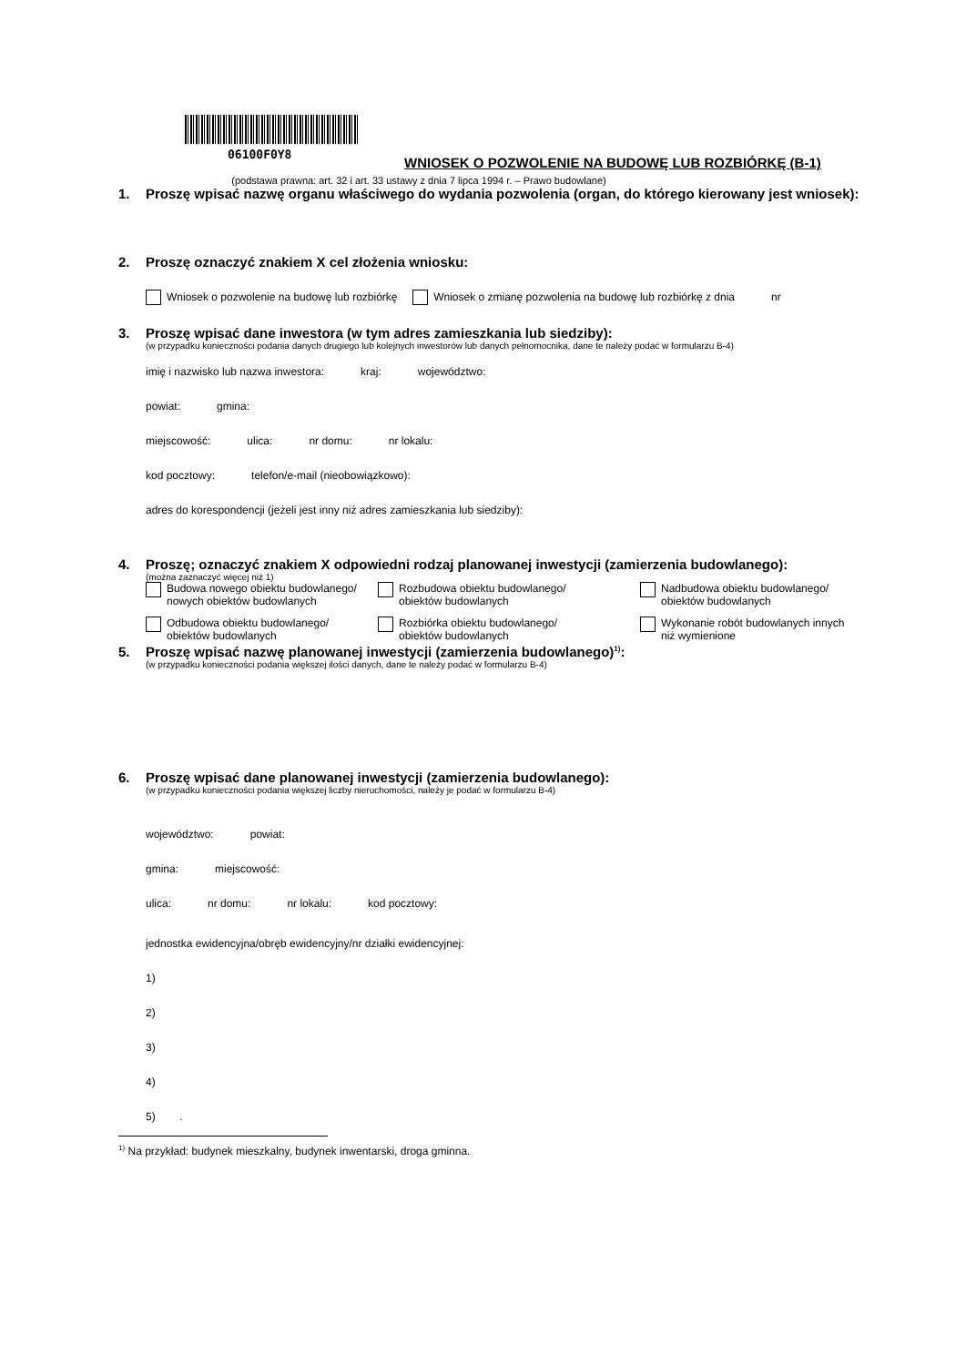06100F0Y8
WNIOSEK O POZWOLENIE NA BUDOWĘ LUB ROZBIÓRKĘ (B-1)
(podstawa prawna: art. 32 i art. 33 ustawy z dnia 7 lipca 1994 r. – Prawo budowlane)
1. Proszę wpisać nazwę organu właściwego do wydania pozwolenia (organ, do którego kierowany jest wniosek):
2. Proszę oznaczyć znakiem X cel złożenia wniosku:
Wniosek o pozwolenie na budowę lub rozbiórkę Wniosek o zmianę pozwolenia na budowę lub rozbiórkę z dnia nr
3. Proszę wpisać dane inwestora (w tym adres zamieszkania lub siedziby):
(w przypadku konieczności podania danych drugiego lub kolejnych inwestorów lub danych pełnomocnika, dane te należy podać w formularzu B-4)
imię i nazwisko lub nazwa inwestora: kraj: województwo:
powiat: gmina:
miejscowość: ulica: nr domu: nr lokalu:
kod pocztowy: telefon/e-mail (nieobowiązkowo):
adres do korespondencji (jeżeli jest inny niż adres zamieszkania lub siedziby):
4. Proszę; oznaczyć znakiem X odpowiedni rodzaj planowanej inwestycji (zamierzenia budowlanego):
(można zaznaczyć więcej niż 1)
Budowa nowego obiektu budowlanego/
nowych obiektów budowlanych
Rozbudowa obiektu budowlanego/
obiektów budowlanych
Nadbudowa obiektu budowlanego/
obiektów budowlanych
Odbudowa obiektu budowlanego/
obiektów budowlanych
Rozbiórka obiektu budowlanego/
obiektów budowlanych
Wykonanie robót budowlanych innych
niż wymienione
5. Proszę wpisać nazwę planowanej inwestycji (zamierzenia budowlanego)<sup>1)</sup>:
(w przypadku konieczności podania większej ilości danych, dane te należy podać w formularzu B-4)
6. Proszę wpisać dane planowanej inwestycji (zamierzenia budowlanego):
(w przypadku konieczności podania większej liczby nieruchomości, należy je podać w formularzu B-4)
województwo: powiat:
gmina: miejscowość:
ulica: nr domu: nr lokalu: kod pocztowy:
jednostka ewidencyjna/obręb ewidencyjny/nr działki ewidencyjnej:
1)
2)
3)
4)
5) .
<sup>1)</sup> Na przykład: budynek mieszkalny, budynek inwentarski, droga gminna.